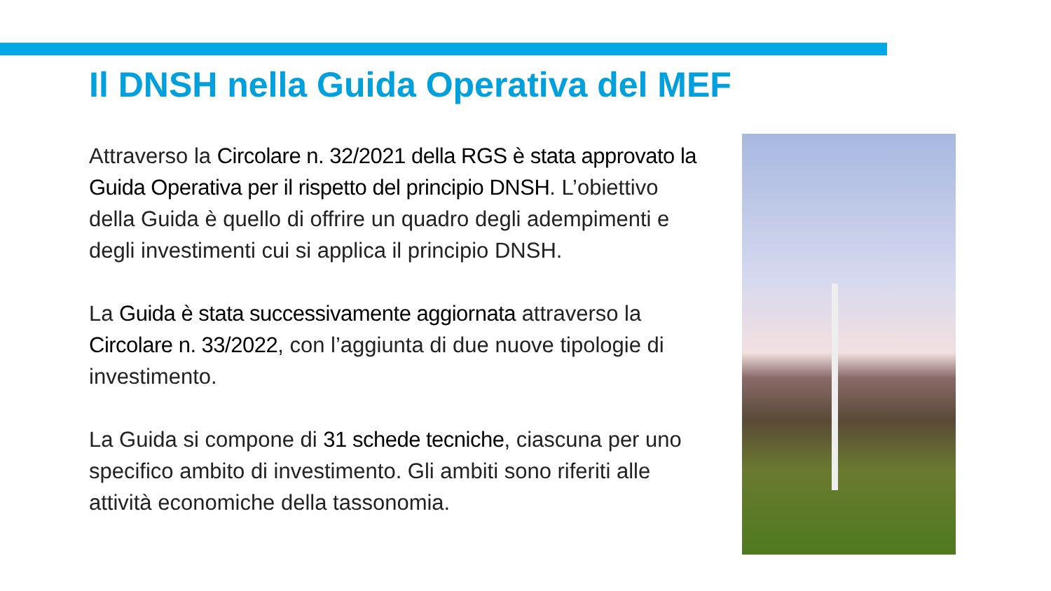Il DNSH nella Guida Operativa del MEF
Attraverso la Circolare n. 32/2021 della RGS è stata approvato la Guida Operativa per il rispetto del principio DNSH. L’obiettivo della Guida è quello di offrire un quadro degli adempimenti e degli investimenti cui si applica il principio DNSH.
La Guida è stata successivamente aggiornata attraverso la Circolare n. 33/2022, con l’aggiunta di due nuove tipologie di investimento.
La Guida si compone di 31 schede tecniche, ciascuna per uno specifico ambito di investimento. Gli ambiti sono riferiti alle attività economiche della tassonomia.